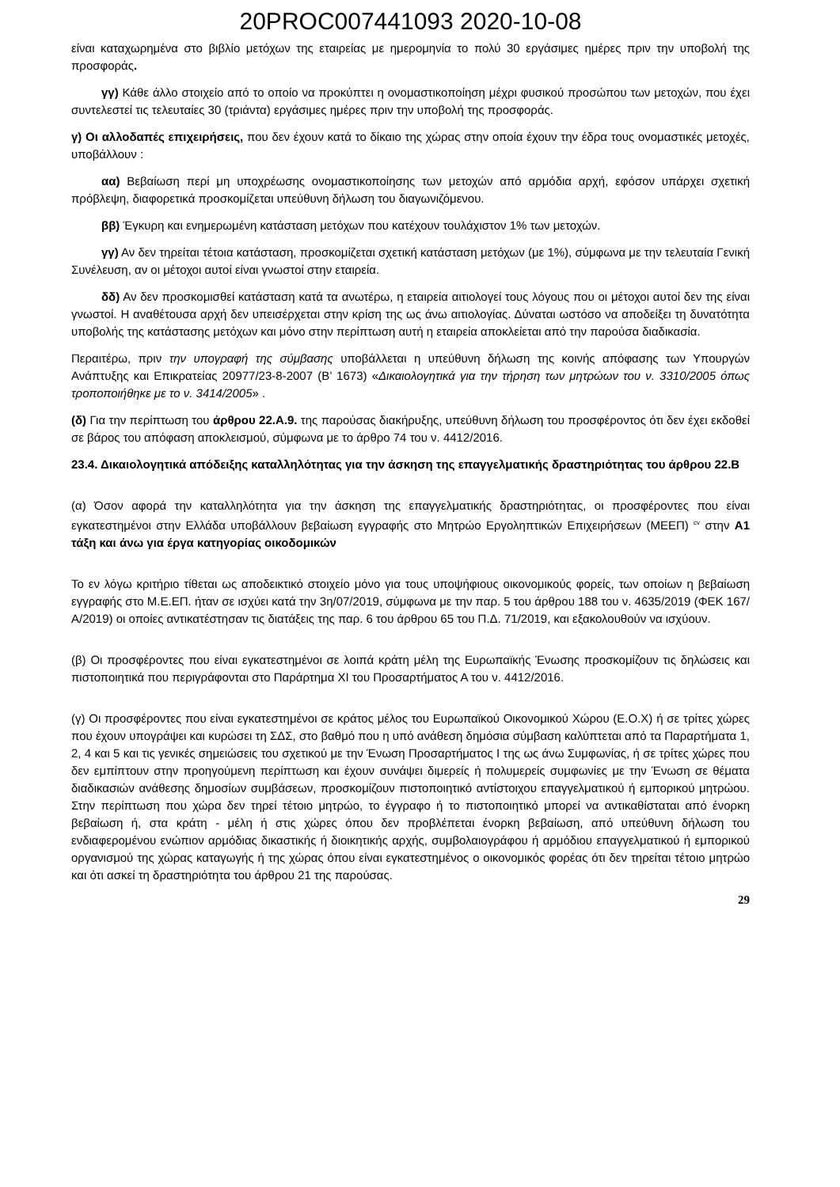20PROC007441093 2020-10-08
είναι καταχωρημένα στο βιβλίο μετόχων της εταιρείας με ημερομηνία το πολύ 30 εργάσιμες ημέρες πριν την υποβολή της προσφοράς.
γγ) Κάθε άλλο στοιχείο από το οποίο να προκύπτει η ονομαστικοποίηση μέχρι φυσικού προσώπου των μετοχών, που έχει συντελεστεί τις τελευταίες 30 (τριάντα) εργάσιμες ημέρες πριν την υποβολή της προσφοράς.
γ) Οι αλλοδαπές επιχειρήσεις, που δεν έχουν κατά το δίκαιο της χώρας στην οποία έχουν την έδρα τους ονομαστικές μετοχές, υποβάλλουν :
αα) Βεβαίωση περί μη υποχρέωσης ονομαστικοποίησης των μετοχών από αρμόδια αρχή, εφόσον υπάρχει σχετική πρόβλεψη, διαφορετικά προσκομίζεται υπεύθυνη δήλωση του διαγωνιζόμενου.
ββ) Έγκυρη και ενημερωμένη κατάσταση μετόχων που κατέχουν τουλάχιστον 1% των μετοχών.
γγ) Αν δεν τηρείται τέτοια κατάσταση, προσκομίζεται σχετική κατάσταση μετόχων (με 1%), σύμφωνα με την τελευταία Γενική Συνέλευση, αν οι μέτοχοι αυτοί είναι γνωστοί στην εταιρεία.
δδ) Αν δεν προσκομισθεί κατάσταση κατά τα ανωτέρω, η εταιρεία αιτιολογεί τους λόγους που οι μέτοχοι αυτοί δεν της είναι γνωστοί. Η αναθέτουσα αρχή δεν υπεισέρχεται στην κρίση της ως άνω αιτιολογίας. Δύναται ωστόσο να αποδείξει τη δυνατότητα υποβολής της κατάστασης μετόχων και μόνο στην περίπτωση αυτή η εταιρεία αποκλείεται από την παρούσα διαδικασία.
Περαιτέρω, πριν την υπογραφή της σύμβασης υποβάλλεται η υπεύθυνη δήλωση της κοινής απόφασης των Υπουργών Ανάπτυξης και Επικρατείας 20977/23-8-2007 (Β’ 1673) «Δικαιολογητικά για την τήρηση των μητρώων του ν. 3310/2005 όπως τροποποιήθηκε με το ν. 3414/2005» .
(δ) Για την περίπτωση του άρθρου 22.Α.9. της παρούσας διακήρυξης, υπεύθυνη δήλωση του προσφέροντος ότι δεν έχει εκδοθεί σε βάρος του απόφαση αποκλεισμού, σύμφωνα με το άρθρο 74 του ν. 4412/2016.
23.4. Δικαιολογητικά απόδειξης καταλληλότητας για την άσκηση της επαγγελματικής δραστηριότητας του άρθρου 22.Β
(α) Όσον αφορά την καταλληλότητα για την άσκηση της επαγγελματικής δραστηριότητας, οι προσφέροντες που είναι εγκατεστημένοι στην Ελλάδα υποβάλλουν βεβαίωση εγγραφής στο Μητρώο Εργοληπτικών Επιχειρήσεων (ΜΕΕΠ) <sup>cv</sup> στην Α1 τάξη και άνω για έργα κατηγορίας οικοδομικών
Το εν λόγω κριτήριο τίθεται ως αποδεικτικό στοιχείο μόνο για τους υποψήφιους οικονομικούς φορείς, των οποίων η βεβαίωση εγγραφής στο Μ.Ε.ΕΠ. ήταν σε ισχύει κατά την 3η/07/2019, σύμφωνα με την παρ. 5 του άρθρου 188 του ν. 4635/2019 (ΦΕΚ 167/Α/2019) οι οποίες αντικατέστησαν τις διατάξεις της παρ. 6 του άρθρου 65 του Π.Δ. 71/2019, και εξακολουθούν να ισχύουν.
(β) Οι προσφέροντες που είναι εγκατεστημένοι σε λοιπά κράτη μέλη της Ευρωπαϊκής Ένωσης προσκομίζουν τις δηλώσεις και πιστοποιητικά που περιγράφονται στο Παράρτημα XI του Προσαρτήματος Α του ν. 4412/2016.
(γ) Οι προσφέροντες που είναι εγκατεστημένοι σε κράτος μέλος του Ευρωπαϊκού Οικονομικού Χώρου (Ε.Ο.Χ) ή σε τρίτες χώρες που έχουν υπογράψει και κυρώσει τη ΣΔΣ, στο βαθμό που η υπό ανάθεση δημόσια σύμβαση καλύπτεται από τα Παραρτήματα 1, 2, 4 και 5 και τις γενικές σημειώσεις του σχετικού με την Ένωση Προσαρτήματος Ι της ως άνω Συμφωνίας, ή σε τρίτες χώρες που δεν εμπίπτουν στην προηγούμενη περίπτωση και έχουν συνάψει διμερείς ή πολυμερείς συμφωνίες με την Ένωση σε θέματα διαδικασιών ανάθεσης δημοσίων συμβάσεων, προσκομίζουν πιστοποιητικό αντίστοιχου επαγγελματικού ή εμπορικού μητρώου. Στην περίπτωση που χώρα δεν τηρεί τέτοιο μητρώο, το έγγραφο ή το πιστοποιητικό μπορεί να αντικαθίσταται από ένορκη βεβαίωση ή, στα κράτη - μέλη ή στις χώρες όπου δεν προβλέπεται ένορκη βεβαίωση, από υπεύθυνη δήλωση του ενδιαφερομένου ενώπιον αρμόδιας δικαστικής ή διοικητικής αρχής, συμβολαιογράφου ή αρμόδιου επαγγελματικού ή εμπορικού οργανισμού της χώρας καταγωγής ή της χώρας όπου είναι εγκατεστημένος ο οικονομικός φορέας ότι δεν τηρείται τέτοιο μητρώο και ότι ασκεί τη δραστηριότητα του άρθρου 21 της παρούσας.
29